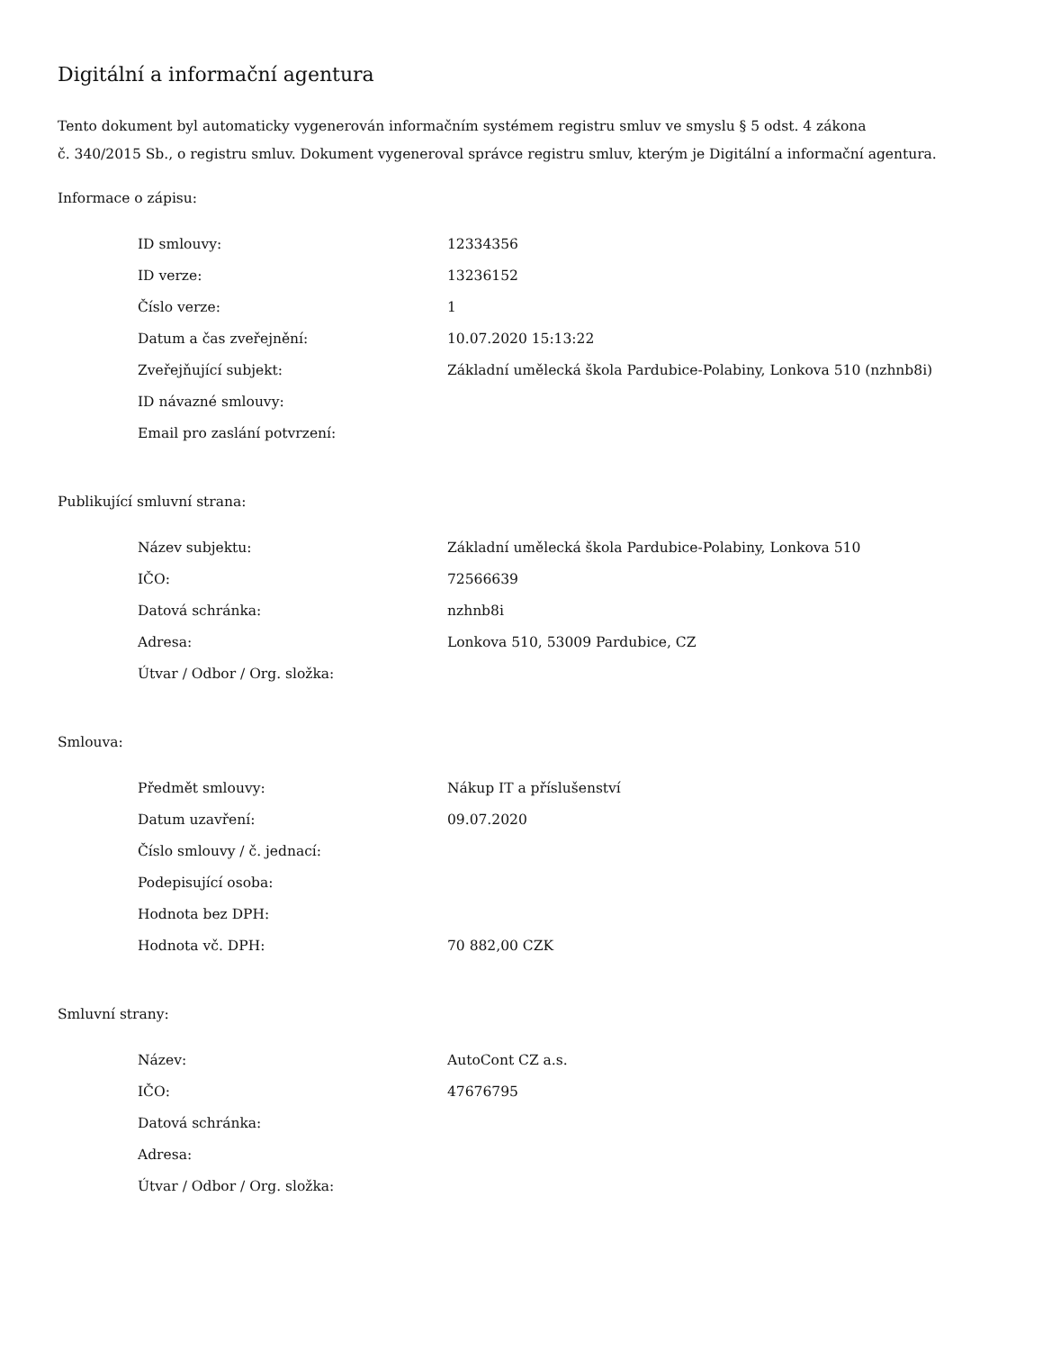Digitální a informační agentura
Tento dokument byl automaticky vygenerován informačním systémem registru smluv ve smyslu § 5 odst. 4 zákona
č. 340/2015 Sb., o registru smluv. Dokument vygeneroval správce registru smluv, kterým je Digitální a informační agentura.
Informace o zápisu:
| ID smlouvy: | 12334356 |
| ID verze: | 13236152 |
| Číslo verze: | 1 |
| Datum a čas zveřejnění: | 10.07.2020 15:13:22 |
| Zveřejňující subjekt: | Základní umělecká škola Pardubice-Polabiny, Lonkova 510 (nzhnb8i) |
| ID návazné smlouvy: | |
| Email pro zaslání potvrzení: | |
Publikující smluvní strana:
| Název subjektu: | Základní umělecká škola Pardubice-Polabiny, Lonkova 510 |
| IČO: | 72566639 |
| Datová schránka: | nzhnb8i |
| Adresa: | Lonkova 510, 53009 Pardubice, CZ |
| Útvar / Odbor / Org. složka: | |
Smlouva:
| Předmět smlouvy: | Nákup IT a příslušenství |
| Datum uzavření: | 09.07.2020 |
| Číslo smlouvy / č. jednací: | |
| Podepisující osoba: | |
| Hodnota bez DPH: | |
| Hodnota vč. DPH: | 70 882,00 CZK |
Smluvní strany:
| Název: | AutoCont CZ a.s. |
| IČO: | 47676795 |
| Datová schránka: | |
| Adresa: | |
| Útvar / Odbor / Org. složka: | |